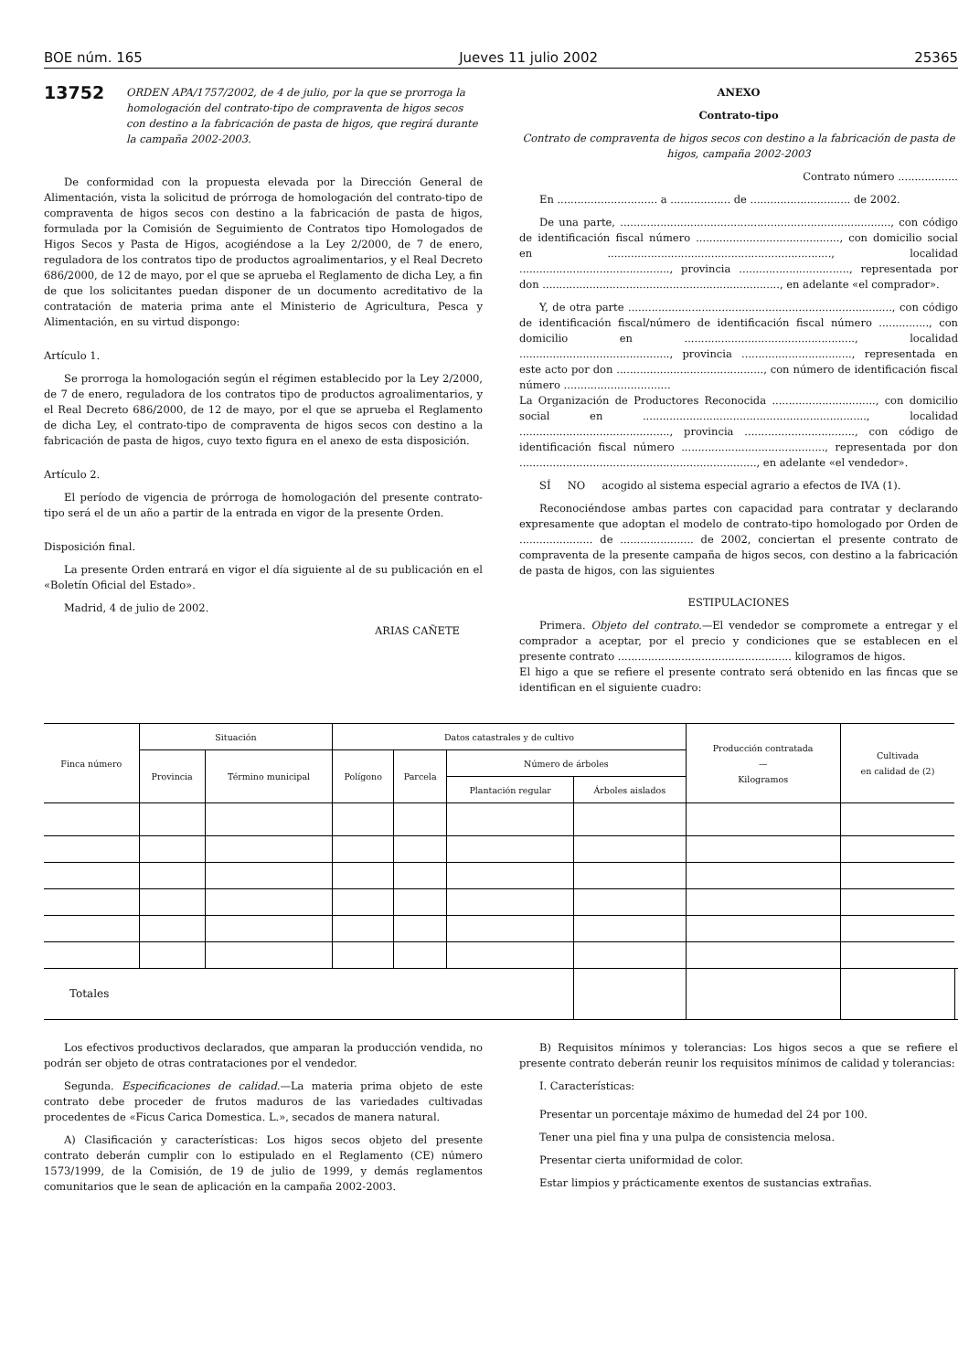BOE núm. 165 Jueves 11 julio 2002 25365
13752
ORDEN APA/1757/2002, de 4 de julio, por la que se prorroga la homologación del contrato-tipo de compraventa de higos secos con destino a la fabricación de pasta de higos, que regirá durante la campaña 2002-2003.
De conformidad con la propuesta elevada por la Dirección General de Alimentación, vista la solicitud de prórroga de homologación del contrato-tipo de compraventa de higos secos con destino a la fabricación de pasta de higos, formulada por la Comisión de Seguimiento de Contratos tipo Homologados de Higos Secos y Pasta de Higos, acogiéndose a la Ley 2/2000, de 7 de enero, reguladora de los contratos tipo de productos agroalimentarios, y el Real Decreto 686/2000, de 12 de mayo, por el que se aprueba el Reglamento de dicha Ley, a fin de que los solicitantes puedan disponer de un documento acreditativo de la contratación de materia prima ante el Ministerio de Agricultura, Pesca y Alimentación, en su virtud dispongo:
Artículo 1.
Se prorroga la homologación según el régimen establecido por la Ley 2/2000, de 7 de enero, reguladora de los contratos tipo de productos agroalimentarios, y el Real Decreto 686/2000, de 12 de mayo, por el que se aprueba el Reglamento de dicha Ley, el contrato-tipo de compraventa de higos secos con destino a la fabricación de pasta de higos, cuyo texto figura en el anexo de esta disposición.
Artículo 2.
El período de vigencia de prórroga de homologación del presente contrato-tipo será el de un año a partir de la entrada en vigor de la presente Orden.
Disposición final.
La presente Orden entrará en vigor el día siguiente al de su publicación en el «Boletín Oficial del Estado».
Madrid, 4 de julio de 2002.
ARIAS CAÑETE
ANEXO
Contrato-tipo
Contrato de compraventa de higos secos con destino a la fabricación de pasta de higos, campaña 2002-2003
Contrato número ..................
En .............................. a .................. de .............................. de 2002.
De una parte, ................................................................................., con código de identificación fiscal número ..........................................., con domicilio social en ..................................................................., localidad ............................................., provincia ................................., representada por don ......................................................................., en adelante «el comprador».
Y, de otra parte ..............................................................................., con código de identificación fiscal/número de identificación fiscal número ..............., con domicilio en ..................................................., localidad ............................................., provincia ................................., representada en este acto por don ............................................, con número de identificación fiscal número ................................
La Organización de Productores Reconocida ..............................., con domicilio social en ..................................................................., localidad ............................................., provincia ................................., con código de identificación fiscal número ..........................................., representada por don ......................................................................., en adelante «el vendedor».
SÍ NO acogido al sistema especial agrario a efectos de IVA (1).
Reconociéndose ambas partes con capacidad para contratar y declarando expresamente que adoptan el modelo de contrato-tipo homologado por Orden de ...................... de ...................... de 2002, conciertan el presente contrato de compraventa de la presente campaña de higos secos, con destino a la fabricación de pasta de higos, con las siguientes
ESTIPULACIONES
Primera. Objeto del contrato.—El vendedor se compromete a entregar y el comprador a aceptar, por el precio y condiciones que se establecen en el presente contrato .................................................... kilogramos de higos.
El higo a que se refiere el presente contrato será obtenido en las fincas que se identifican en el siguiente cuadro:
| Finca número | Situación | | Datos catastrales y de cultivo | | | | Producción contratada — Kilogramos | Cultivada en calidad de (2) | |
| --- | --- | --- | --- | --- | --- | --- | --- | --- | --- |
| | Provincia | Término municipal | Polígono | Parcela | Número de árboles | | | | |
| | | | | | Plantación regular | Árboles aislados | | | |
| Totales | | | | | | | | | |
Los efectivos productivos declarados, que amparan la producción vendida, no podrán ser objeto de otras contrataciones por el vendedor.
Segunda. Especificaciones de calidad.—La materia prima objeto de este contrato debe proceder de frutos maduros de las variedades cultivadas procedentes de «Ficus Carica Domestica. L.», secados de manera natural.
A) Clasificación y características: Los higos secos objeto del presente contrato deberán cumplir con lo estipulado en el Reglamento (CE) número 1573/1999, de la Comisión, de 19 de julio de 1999, y demás reglamentos comunitarios que le sean de aplicación en la campaña 2002-2003.
B) Requisitos mínimos y tolerancias: Los higos secos a que se refiere el presente contrato deberán reunir los requisitos mínimos de calidad y tolerancias:
I. Características:
Presentar un porcentaje máximo de humedad del 24 por 100.
Tener una piel fina y una pulpa de consistencia melosa.
Presentar cierta uniformidad de color.
Estar limpios y prácticamente exentos de sustancias extrañas.